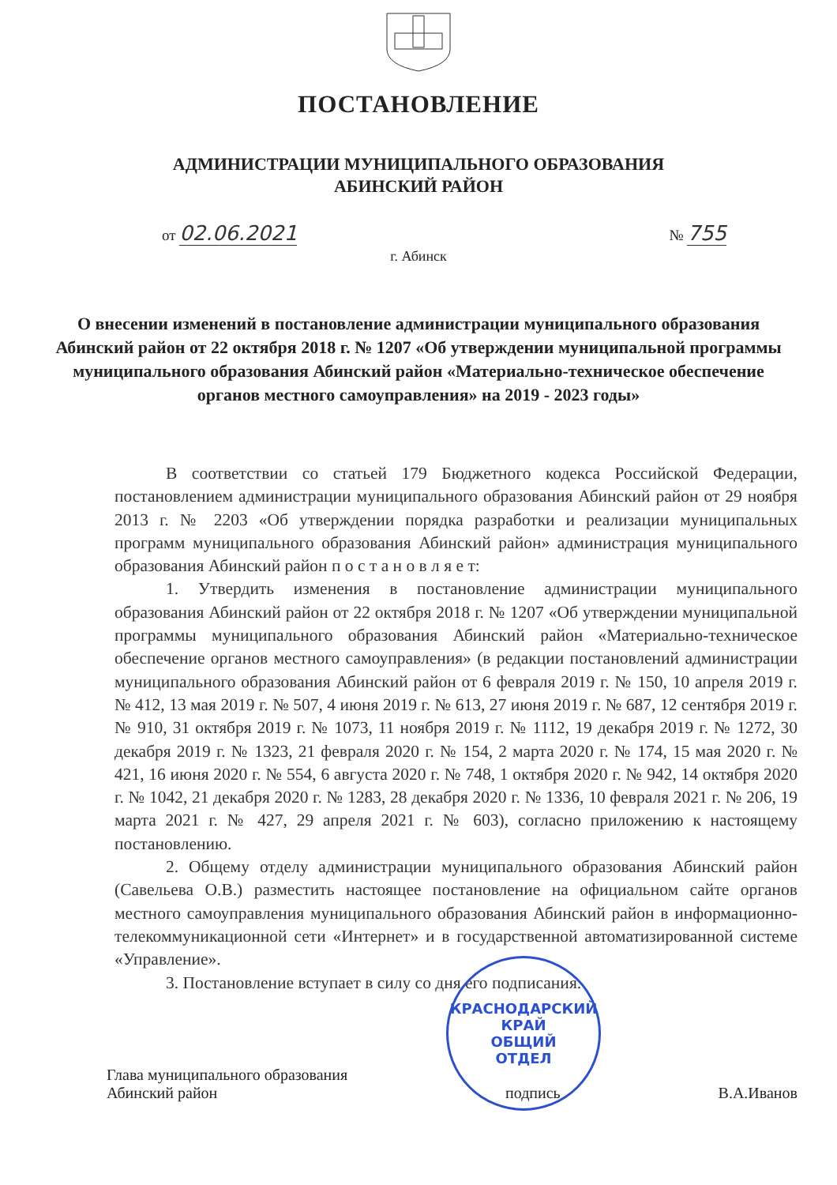ПОСТАНОВЛЕНИЕ
АДМИНИСТРАЦИИ МУНИЦИПАЛЬНОГО ОБРАЗОВАНИЯ
АБИНСКИЙ РАЙОН
от 02.06.2021
№ 755
г. Абинск
О внесении изменений в постановление администрации муниципального образования Абинский район от 22 октября 2018 г. № 1207 «Об утверждении муниципальной программы муниципального образования Абинский район «Материально-техническое обеспечение органов местного самоуправления» на 2019 - 2023 годы»
В соответствии со статьей 179 Бюджетного кодекса Российской Федерации, постановлением администрации муниципального образования Абинский район от 29 ноября 2013 г. № 2203 «Об утверждении порядка разработки и реализации муниципальных программ муниципального образования Абинский район» администрация муниципального образования Абинский район п о с т а н о в л я е т:
1. Утвердить изменения в постановление администрации муниципального образования Абинский район от 22 октября 2018 г. № 1207 «Об утверждении муниципальной программы муниципального образования Абинский район «Материально-техническое обеспечение органов местного самоуправления» (в редакции постановлений администрации муниципального образования Абинский район от 6 февраля 2019 г. № 150, 10 апреля 2019 г. № 412, 13 мая 2019 г. № 507, 4 июня 2019 г. № 613, 27 июня 2019 г. № 687, 12 сентября 2019 г. № 910, 31 октября 2019 г. № 1073, 11 ноября 2019 г. № 1112, 19 декабря 2019 г. № 1272, 30 декабря 2019 г. № 1323, 21 февраля 2020 г. № 154, 2 марта 2020 г. № 174, 15 мая 2020 г. № 421, 16 июня 2020 г. № 554, 6 августа 2020 г. № 748, 1 октября 2020 г. № 942, 14 октября 2020 г. № 1042, 21 декабря 2020 г. № 1283, 28 декабря 2020 г. № 1336, 10 февраля 2021 г. № 206, 19 марта 2021 г. № 427, 29 апреля 2021 г. № 603), согласно приложению к настоящему постановлению.
2. Общему отделу администрации муниципального образования Абинский район (Савельева О.В.) разместить настоящее постановление на официальном сайте органов местного самоуправления муниципального образования Абинский район в информационно-телекоммуникационной сети «Интернет» и в государственной автоматизированной системе «Управление».
3. Постановление вступает в силу со дня его подписания.
Глава муниципального образования
Абинский район
подпись
В.А.Иванов
КРАСНОДАРСКИЙ КРАЙ
ОБЩИЙ
ОТДЕЛ